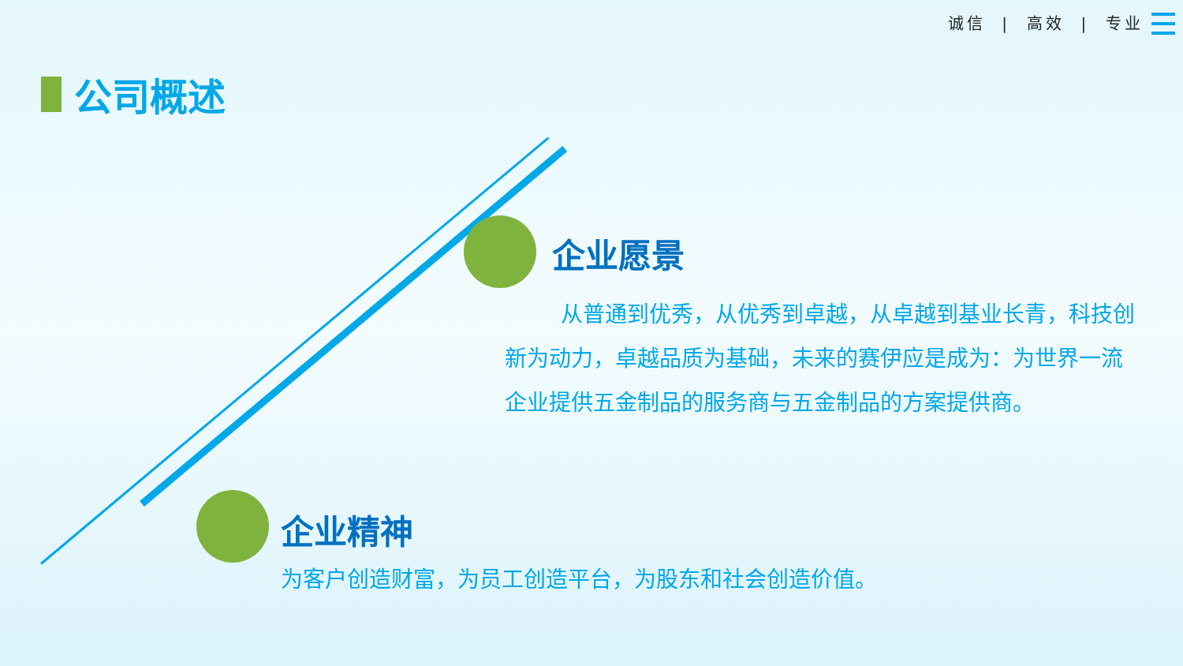诚信 | 高效 | 专业
公司概述
企业愿景
从普通到优秀，从优秀到卓越，从卓越到基业长青，科技创新为动力，卓越品质为基础，未来的赛伊应是成为：为世界一流企业提供五金制品的服务商与五金制品的方案提供商。
企业精神
为客户创造财富，为员工创造平台，为股东和社会创造价值。